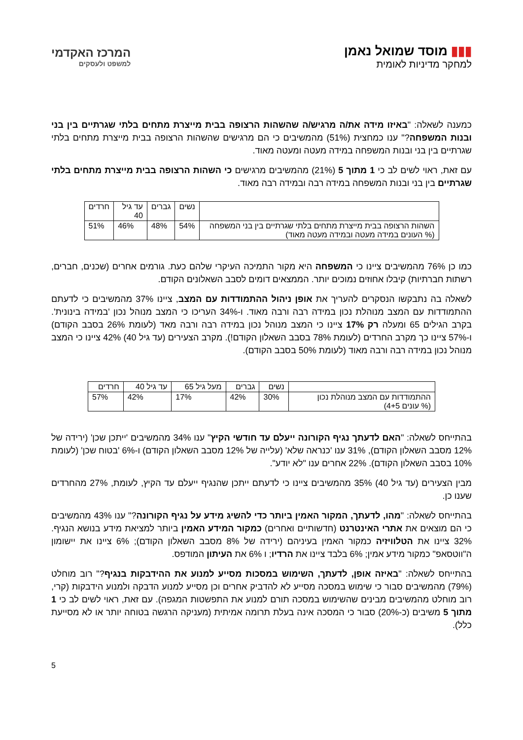▮▮▮ מוסד שמואל נאמן
למחקר מדיניות לאומית
המרכז האקדמי
למשפט ולעסקים
כמענה לשאלה: "באיזו מידה את/ה מרגיש/ה שהשהות הרצופה בבית מייצרת מתחים בלתי שגרתיים בין בני ובנות המשפחה?" ענו כמחצית (51%) מהמשיבים כי הם מרגישים שהשהות הרצופה בבית מייצרת מתחים בלתי שגרתיים בין בני ובנות המשפחה במידה מעטה ומעטה מאוד.
עם זאת, ראוי לשים לב כי 1 מתוך 5 (21%) מהמשיבים מרגישים כי השהות הרצופה בבית מייצרת מתחים בלתי שגרתיים בין בני ובנות המשפחה במידה רבה ובמידה רבה מאוד.
| | נשים | גברים | עד גיל 40 | חרדים |
| --- | --- | --- | --- | --- |
| השהות הרצופה בבית מייצרת מתחים בלתי שגרתיים בין בני המשפחה (% העונים במידה מעטה ובמידה מעטה מאוד) | 54% | 48% | 46% | 51% |
כמו כן 76% מהמשיבים ציינו כי המשפחה היא מקור התמיכה העיקרי שלהם כעת. גורמים אחרים (שכנים, חברים, רשתות חברתיות) קיבלו אחוזים נמוכים יותר. הממצאים דומים לסבב השאלונים הקודם.
לשאלה בה נתבקשו הנסקרים להעריך את אופן ניהול ההתמודדות עם המצב, ציינו 37% מהמשיבים כי לדעתם ההתמודדות עם המצב מנוהלת נכון במידה רבה ורבה מאוד. ו-34% העריכו כי המצב מנוהל נכון 'במידה בינונית'. בקרב הגילים 65 ומעלה רק 17% ציינו כי המצב מנוהל נכון במידה רבה ורבה מאד (לעומת 26% בסבב הקודם) ו-57% ציינו כך מקרב החרדים (לעומת 78% בסבב השאלון הקודם!). מקרב הצעירים (עד גיל 40) 42% ציינו כי המצב מנוהל נכון במידה רבה ורבה מאוד (לעומת 50% בסבב הקודם).
| | נשים | גברים | מעל גיל 65 | עד גיל 40 | חרדים |
| --- | --- | --- | --- | --- | --- |
| ההתמודדות עם המצב מנוהלת נכון (% עונים 4+5) | 30% | 42% | 17% | 42% | 57% |
בהתייחס לשאלה: "האם לדעתך נגיף הקורונה ייעלם עד חודשי הקיץ" ענו 34% מהמשיבים 'ייתכן שכן' (ירידה של 12% מסבב השאלון הקודם), 31% ענו 'כנראה שלא' (עלייה של 12% מסבב השאלון הקודם) ו-6% 'בטוח שכן' (לעומת 10% בסבב השאלון הקודם). 22% אחרים ענו "לא יודע".
מבין הצעירים (עד גיל 40) 35% מהמשיבים ציינו כי לדעתם ייתכן שהנגיף ייעלם עד הקיץ, לעומת, 27% מהחרדים שענו כן.
בהתייחס לשאלה: "מהו, לדעתך, המקור האמין ביותר כדי להשיג מידע על נגיף הקורונה?" ענו 43% מהמשיבים כי הם מוצאים את אתרי האינטרנט (חדשותיים ואחרים) כמקור המידע האמין ביותר למציאת מידע בנושא הנגיף. 32% ציינו את הטלוויזיה כמקור האמין בעיניהם (ירידה של 8% מסבב השאלון הקודם); 6% ציינו את יישומון ה"ווטסאפ" כמקור מידע אמין; 6% בלבד ציינו את הרדיו; ו 6% את העיתון המודפס.
בהתייחס לשאלה: "באיזה אופן, לדעתך, השימוש במסכות מסייע למנוע את ההידבקות בנגיף?" רוב מוחלט (79%) מהמשיבים סבור כי שימוש במסכה מסייע לא להדביק אחרים וכן מסייע למנוע הדבקה ולמנוע הידבקות (קרי, רוב מוחלט מהמשיבים מבינים שהשימוש במסכה תורם למנוע את התפשטות המגפה). עם זאת, ראוי לשים לב כי 1 מתוך 5 משיבים (כ-20%) סבור כי המסכה אינה בעלת תרומה אמיתית (מעניקה הרגשה בטוחה יותר או לא מסייעת כלל).
5